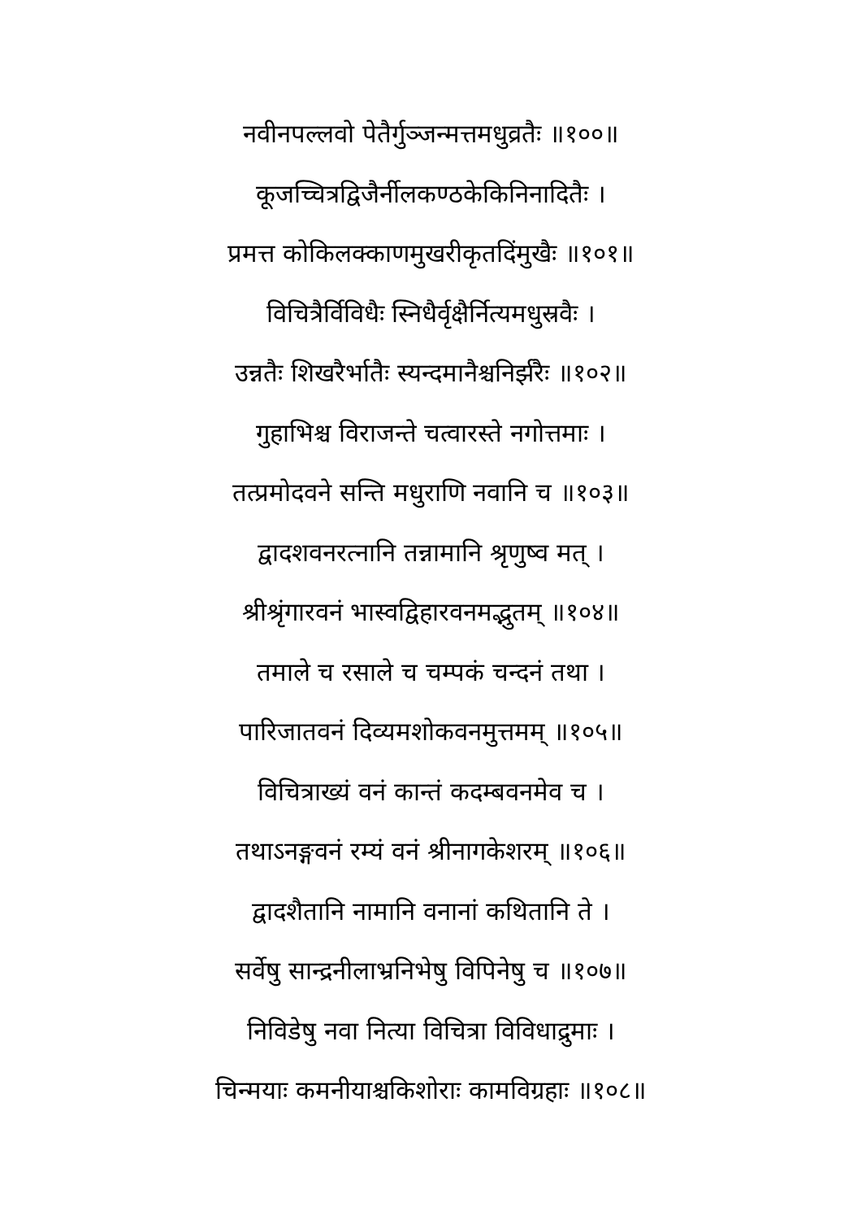नवीनपल्लवो पेतैर्गुञ्जन्मत्तमधुव्रतैः ॥१००॥
कूजच्चित्रद्विजैर्नीलकण्ठकेकिनिनादितैः ।
प्रमत्त कोकिलक्काणमुखरीकृतदिंमुखैः ॥१०१॥
विचित्रैर्विविधैः स्निधैर्वृक्षैर्नित्यमधुस्रवैः ।
उन्नतैः शिखरैर्भातैः स्यन्दमानैश्चनिर्झरैः ॥१०२॥
गुहाभिश्च विराजन्ते चत्वारस्ते नगोत्तमाः ।
तत्प्रमोदवने सन्ति मधुराणि नवानि च ॥१०३॥
द्वादशवनरत्नानि तन्नामानि श्रृणुष्व मत् ।
श्रीश्रृंगारवनं भास्वद्विहारवनमद्भुतम् ॥१०४॥
तमाले च रसाले च चम्पकं चन्दनं तथा ।
पारिजातवनं दिव्यमशोकवनमुत्तमम् ॥१०५॥
विचित्राख्यं वनं कान्तं कदम्बवनमेव च ।
तथाऽनङ्गवनं रम्यं वनं श्रीनागकेशरम् ॥१०६॥
द्वादशैतानि नामानि वनानां कथितानि ते ।
सर्वेषु सान्द्रनीलाभ्रनिभेषु विपिनेषु च ॥१०७॥
निविडेषु नवा नित्या विचित्रा विविधाद्रुमाः ।
चिन्मयाः कमनीयाश्चकिशोराः कामविग्रहाः ॥१०८॥